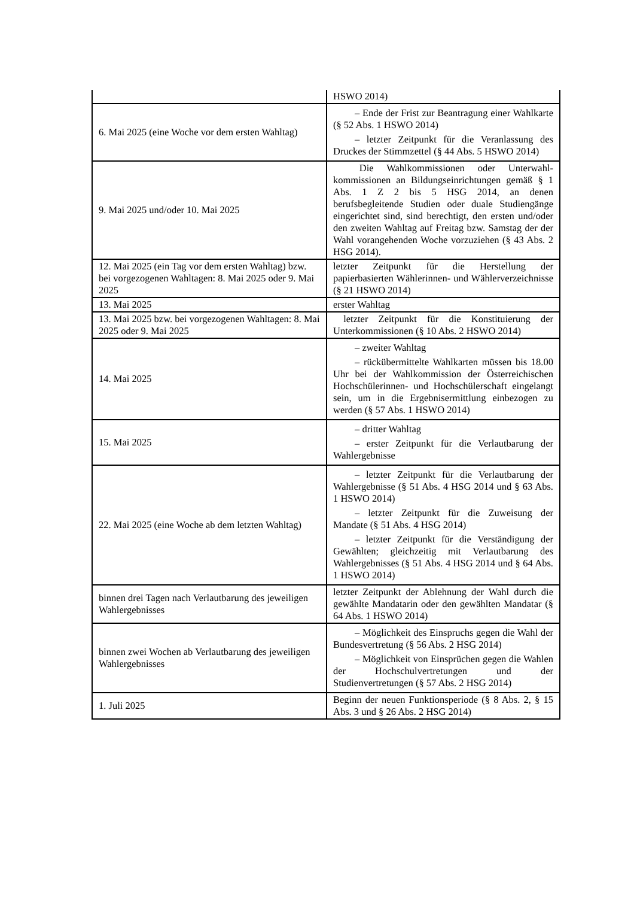| | HSWO 2014) |
| 6. Mai 2025 (eine Woche vor dem ersten Wahltag) | – Ende der Frist zur Beantragung einer Wahlkarte (§ 52 Abs. 1 HSWO 2014) – letzter Zeitpunkt für die Veranlassung des Druckes der Stimmzettel (§ 44 Abs. 5 HSWO 2014) |
| 9. Mai 2025 und/oder 10. Mai 2025 | Die Wahlkommissionen oder Unterwahl­kommissionen an Bildungseinrichtungen gemäß § 1 Abs. 1 Z 2 bis 5 HSG 2014, an denen berufsbegleitende Studien oder duale Studiengänge eingerichtet sind, sind berechtigt, den ersten und/oder den zweiten Wahltag auf Freitag bzw. Samstag der der Wahl vorangehenden Woche vorzuziehen (§ 43 Abs. 2 HSG 2014). |
| 12. Mai 2025 (ein Tag vor dem ersten Wahltag) bzw. bei vorgezogenen Wahltagen: 8. Mai 2025 oder 9. Mai 2025 | letzter Zeitpunkt für die Herstellung der papierbasierten Wählerinnen- und Wählerverzeichnisse (§ 21 HSWO 2014) |
| 13. Mai 2025 | erster Wahltag |
| 13. Mai 2025 bzw. bei vorgezogenen Wahltagen: 8. Mai 2025 oder 9. Mai 2025 | letzter Zeitpunkt für die Konstituierung der Unterkommissionen (§ 10 Abs. 2 HSWO 2014) |
| 14. Mai 2025 | – zweiter Wahltag – rückübermittelte Wahlkarten müssen bis 18.00 Uhr bei der Wahlkommission der Österreichischen Hochschülerinnen- und Hochschülerschaft eingelangt sein, um in die Ergebnisermittlung einbezogen zu werden (§ 57 Abs. 1 HSWO 2014) |
| 15. Mai 2025 | – dritter Wahltag – erster Zeitpunkt für die Verlautbarung der Wahlergebnisse |
| 22. Mai 2025 (eine Woche ab dem letzten Wahltag) | – letzter Zeitpunkt für die Verlautbarung der Wahlergebnisse (§ 51 Abs. 4 HSG 2014 und § 63 Abs. 1 HSWO 2014) – letzter Zeitpunkt für die Zuweisung der Mandate (§ 51 Abs. 4 HSG 2014) – letzter Zeitpunkt für die Verständigung der Gewählten; gleichzeitig mit Verlautbarung des Wahlergebnisses (§ 51 Abs. 4 HSG 2014 und § 64 Abs. 1 HSWO 2014) |
| binnen drei Tagen nach Verlautbarung des jeweiligen Wahlergebnisses | letzter Zeitpunkt der Ablehnung der Wahl durch die gewählte Mandatarin oder den gewählten Mandatar (§ 64 Abs. 1 HSWO 2014) |
| binnen zwei Wochen ab Verlautbarung des jeweiligen Wahlergebnisses | – Möglichkeit des Einspruchs gegen die Wahl der Bundesvertretung (§ 56 Abs. 2 HSG 2014) – Möglichkeit von Einsprüchen gegen die Wahlen der Hochschulvertretungen und der Studienvertretungen (§ 57 Abs. 2 HSG 2014) |
| 1. Juli 2025 | Beginn der neuen Funktionsperiode (§ 8 Abs. 2, § 15 Abs. 3 und § 26 Abs. 2 HSG 2014) |